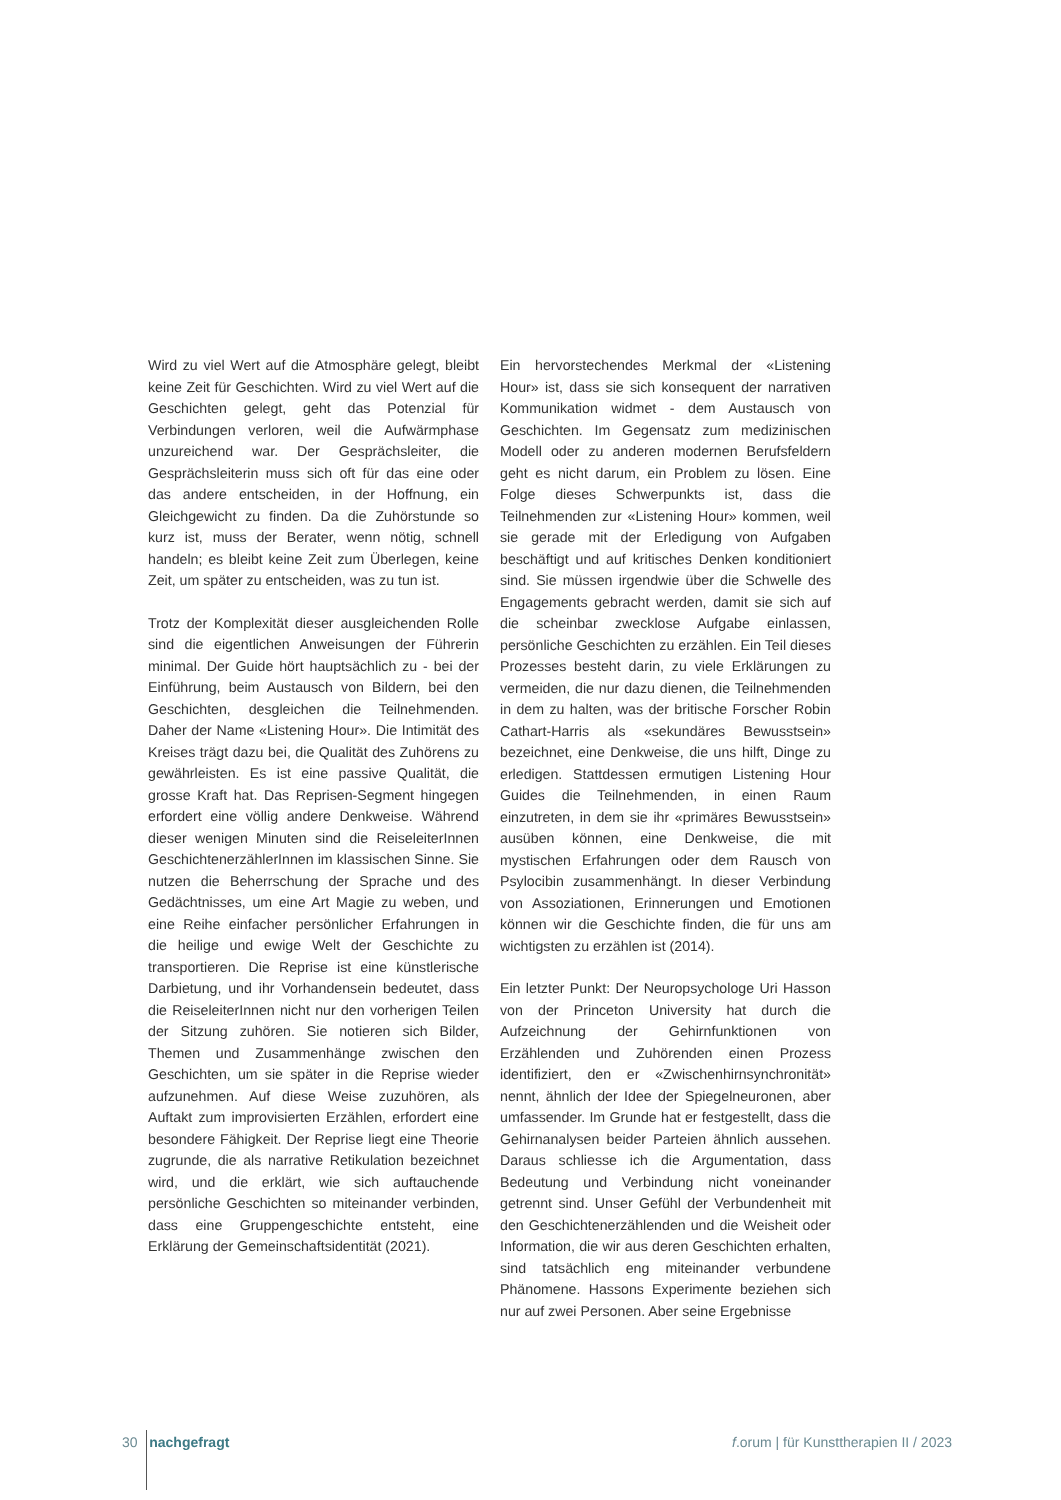Wird zu viel Wert auf die Atmosphäre gelegt, bleibt keine Zeit für Geschichten. Wird zu viel Wert auf die Geschichten gelegt, geht das Potenzial für Verbindungen verloren, weil die Aufwärmphase unzureichend war. Der Gesprächsleiter, die Gesprächsleiterin muss sich oft für das eine oder das andere entscheiden, in der Hoffnung, ein Gleichgewicht zu finden. Da die Zuhörstunde so kurz ist, muss der Berater, wenn nötig, schnell handeln; es bleibt keine Zeit zum Überlegen, keine Zeit, um später zu entscheiden, was zu tun ist.
Trotz der Komplexität dieser ausgleichenden Rolle sind die eigentlichen Anweisungen der Führerin minimal. Der Guide hört hauptsächlich zu - bei der Einführung, beim Austausch von Bildern, bei den Geschichten, desgleichen die Teilnehmenden. Daher der Name «Listening Hour». Die Intimität des Kreises trägt dazu bei, die Qualität des Zuhörens zu gewährleisten. Es ist eine passive Qualität, die grosse Kraft hat. Das Reprisen-Segment hingegen erfordert eine völlig andere Denkweise. Während dieser wenigen Minuten sind die ReiseleiterInnen GeschichtenerzählerInnen im klassischen Sinne. Sie nutzen die Beherrschung der Sprache und des Gedächtnisses, um eine Art Magie zu weben, und eine Reihe einfacher persönlicher Erfahrungen in die heilige und ewige Welt der Geschichte zu transportieren. Die Reprise ist eine künstlerische Darbietung, und ihr Vorhandensein bedeutet, dass die ReiseleiterInnen nicht nur den vorherigen Teilen der Sitzung zuhören. Sie notieren sich Bilder, Themen und Zusammenhänge zwischen den Geschichten, um sie später in die Reprise wieder aufzunehmen. Auf diese Weise zuzuhören, als Auftakt zum improvisierten Erzählen, erfordert eine besondere Fähigkeit. Der Reprise liegt eine Theorie zugrunde, die als narrative Retikulation bezeichnet wird, und die erklärt, wie sich auftauchende persönliche Geschichten so miteinander verbinden, dass eine Gruppengeschichte entsteht, eine Erklärung der Gemeinschaftsidentität (2021).
Ein hervorstechendes Merkmal der «Listening Hour» ist, dass sie sich konsequent der narrativen Kommunikation widmet - dem Austausch von Geschichten. Im Gegensatz zum medizinischen Modell oder zu anderen modernen Berufsfeldern geht es nicht darum, ein Problem zu lösen. Eine Folge dieses Schwerpunkts ist, dass die Teilnehmenden zur «Listening Hour» kommen, weil sie gerade mit der Erledigung von Aufgaben beschäftigt und auf kritisches Denken konditioniert sind. Sie müssen irgendwie über die Schwelle des Engagements gebracht werden, damit sie sich auf die scheinbar zwecklose Aufgabe einlassen, persönliche Geschichten zu erzählen. Ein Teil dieses Prozesses besteht darin, zu viele Erklärungen zu vermeiden, die nur dazu dienen, die Teilnehmenden in dem zu halten, was der britische Forscher Robin Cathart-Harris als «sekundäres Bewusstsein» bezeichnet, eine Denkweise, die uns hilft, Dinge zu erledigen. Stattdessen ermutigen Listening Hour Guides die Teilnehmenden, in einen Raum einzutreten, in dem sie ihr «primäres Bewusstsein» ausüben können, eine Denkweise, die mit mystischen Erfahrungen oder dem Rausch von Psylocibin zusammenhängt. In dieser Verbindung von Assoziationen, Erinnerungen und Emotionen können wir die Geschichte finden, die für uns am wichtigsten zu erzählen ist (2014).
Ein letzter Punkt: Der Neuropsychologe Uri Hasson von der Princeton University hat durch die Aufzeichnung der Gehirnfunktionen von Erzählenden und Zuhörenden einen Prozess identifiziert, den er «Zwischenhirnsynchronität» nennt, ähnlich der Idee der Spiegelneuronen, aber umfassender. Im Grunde hat er festgestellt, dass die Gehirnanalysen beider Parteien ähnlich aussehen. Daraus schliesse ich die Argumentation, dass Bedeutung und Verbindung nicht voneinander getrennt sind. Unser Gefühl der Verbundenheit mit den Geschichtenerzählenden und die Weisheit oder Information, die wir aus deren Geschichten erhalten, sind tatsächlich eng miteinander verbundene Phänomene. Hassons Experimente beziehen sich nur auf zwei Personen. Aber seine Ergebnisse
30 nachgefragt f.orum | für Kunsttherapien II / 2023